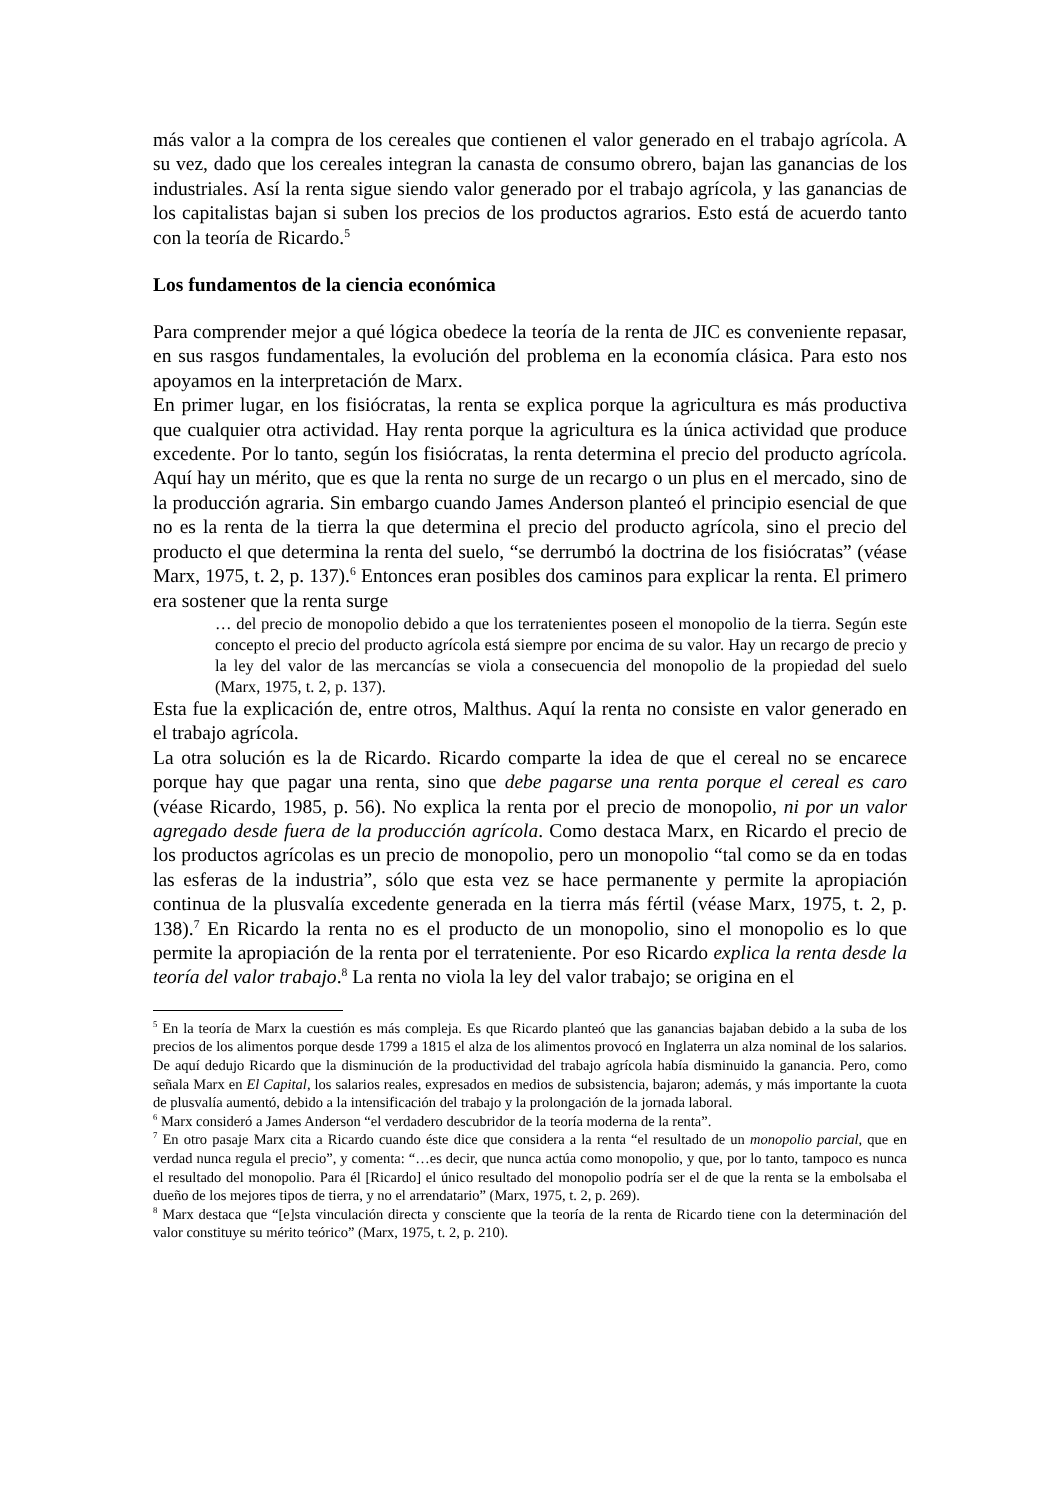más valor a la compra de los cereales que contienen el valor generado en el trabajo agrícola. A su vez, dado que los cereales integran la canasta de consumo obrero, bajan las ganancias de los industriales. Así la renta sigue siendo valor generado por el trabajo agrícola, y las ganancias de los capitalistas bajan si suben los precios de los productos agrarios. Esto está de acuerdo tanto con la teoría de Ricardo.<sup>5</sup>
Los fundamentos de la ciencia económica
Para comprender mejor a qué lógica obedece la teoría de la renta de JIC es conveniente repasar, en sus rasgos fundamentales, la evolución del problema en la economía clásica. Para esto nos apoyamos en la interpretación de Marx.
En primer lugar, en los fisiócratas, la renta se explica porque la agricultura es más productiva que cualquier otra actividad. Hay renta porque la agricultura es la única actividad que produce excedente. Por lo tanto, según los fisiócratas, la renta determina el precio del producto agrícola. Aquí hay un mérito, que es que la renta no surge de un recargo o un plus en el mercado, sino de la producción agraria. Sin embargo cuando James Anderson planteó el principio esencial de que no es la renta de la tierra la que determina el precio del producto agrícola, sino el precio del producto el que determina la renta del suelo, “se derrumbó la doctrina de los fisiócratas” (véase Marx, 1975, t. 2, p. 137).<sup>6</sup> Entonces eran posibles dos caminos para explicar la renta. El primero era sostener que la renta surge
… del precio de monopolio debido a que los terratenientes poseen el monopolio de la tierra. Según este concepto el precio del producto agrícola está siempre por encima de su valor. Hay un recargo de precio y la ley del valor de las mercancías se viola a consecuencia del monopolio de la propiedad del suelo (Marx, 1975, t. 2, p. 137).
Esta fue la explicación de, entre otros, Malthus. Aquí la renta no consiste en valor generado en el trabajo agrícola.
La otra solución es la de Ricardo. Ricardo comparte la idea de que el cereal no se encarece porque hay que pagar una renta, sino que debe pagarse una renta porque el cereal es caro (véase Ricardo, 1985, p. 56). No explica la renta por el precio de monopolio, ni por un valor agregado desde fuera de la producción agrícola. Como destaca Marx, en Ricardo el precio de los productos agrícolas es un precio de monopolio, pero un monopolio “tal como se da en todas las esferas de la industria”, sólo que esta vez se hace permanente y permite la apropiación continua de la plusvalía excedente generada en la tierra más fértil (véase Marx, 1975, t. 2, p. 138).<sup>7</sup> En Ricardo la renta no es el producto de un monopolio, sino el monopolio es lo que permite la apropiación de la renta por el terrateniente. Por eso Ricardo explica la renta desde la teoría del valor trabajo.<sup>8</sup> La renta no viola la ley del valor trabajo; se origina en el
<sup>5</sup> En la teoría de Marx la cuestión es más compleja. Es que Ricardo planteó que las ganancias bajaban debido a la suba de los precios de los alimentos porque desde 1799 a 1815 el alza de los alimentos provocó en Inglaterra un alza nominal de los salarios. De aquí dedujo Ricardo que la disminución de la productividad del trabajo agrícola había disminuido la ganancia. Pero, como señala Marx en El Capital, los salarios reales, expresados en medios de subsistencia, bajaron; además, y más importante la cuota de plusvalía aumentó, debido a la intensificación del trabajo y la prolongación de la jornada laboral.
<sup>6</sup> Marx consideró a James Anderson “el verdadero descubridor de la teoría moderna de la renta”.
<sup>7</sup> En otro pasaje Marx cita a Ricardo cuando éste dice que considera a la renta “el resultado de un monopolio parcial, que en verdad nunca regula el precio”, y comenta: “…es decir, que nunca actúa como monopolio, y que, por lo tanto, tampoco es nunca el resultado del monopolio. Para él [Ricardo] el único resultado del monopolio podría ser el de que la renta se la embolsaba el dueño de los mejores tipos de tierra, y no el arrendatario” (Marx, 1975, t. 2, p. 269).
<sup>8</sup> Marx destaca que “[e]sta vinculación directa y consciente que la teoría de la renta de Ricardo tiene con la determinación del valor constituye su mérito teórico” (Marx, 1975, t. 2, p. 210).